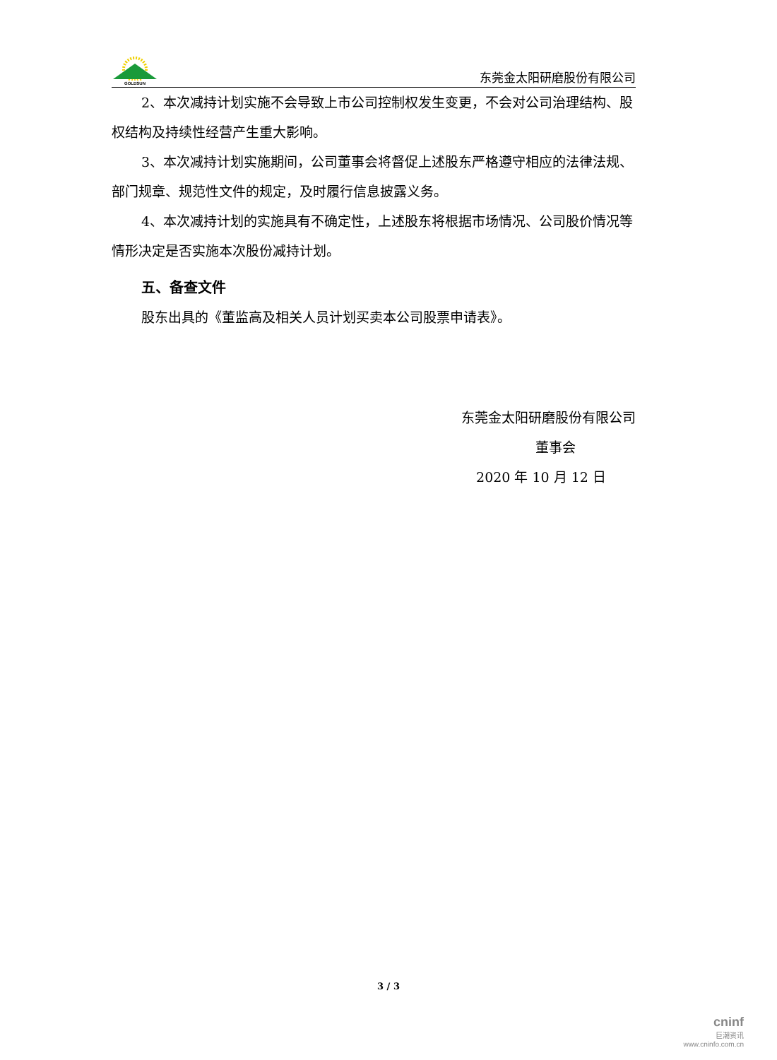GOLDSUN
东莞金太阳研磨股份有限公司
2、本次减持计划实施不会导致上市公司控制权发生变更，不会对公司治理结构、股权结构及持续性经营产生重大影响。
3、本次减持计划实施期间，公司董事会将督促上述股东严格遵守相应的法律法规、部门规章、规范性文件的规定，及时履行信息披露义务。
4、本次减持计划的实施具有不确定性，上述股东将根据市场情况、公司股价情况等情形决定是否实施本次股份减持计划。
五、备查文件
股东出具的《董监高及相关人员计划买卖本公司股票申请表》。
东莞金太阳研磨股份有限公司
董事会
2020 年 10 月 12 日
3 / 3
cninf
巨潮资讯
www.cninfo.com.cn